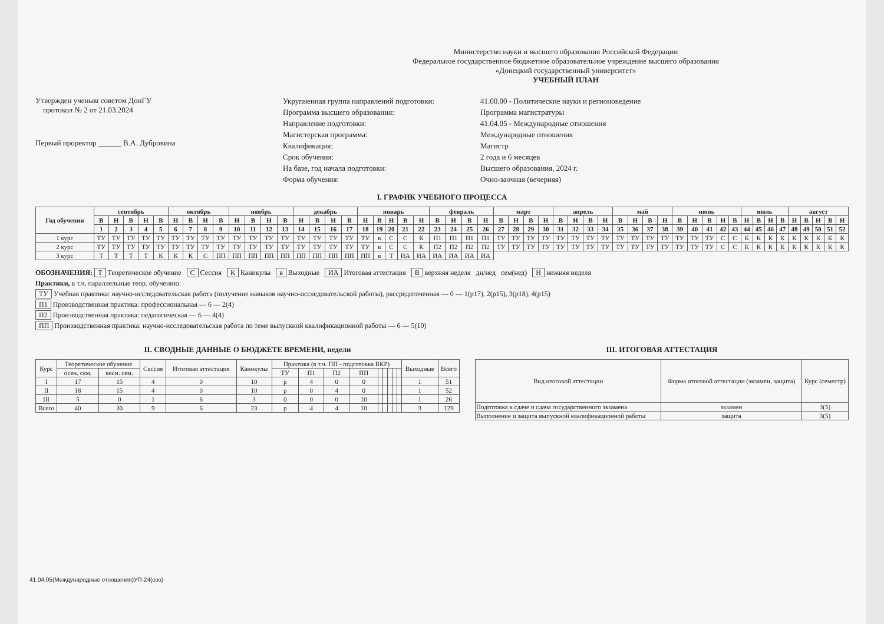Утвержден ученым советом ДонГУ
протокол № 2 от 21.03.2024
Первый проректор ______ В.А. Дубровина
Министерство науки и высшего образования Российской Федерации
Федеральное государственное бюджетное образовательное учреждение высшего образования
«Донецкий государственный университет»
УЧЕБНЫЙ ПЛАН
Укрупненная группа направлений подготовки: 41.00.00 - Политические науки и регионоведение Программа высшего образования: Программа магистратуры Направление подготовки: 41.04.05 - Международные отношения Магистерская программа: Международные отношения Квалификация: Магистр Срок обучения: 2 года и 6 месяцев На базе, год начала подготовки: Высшего образования, 2024 г. Форма обучения: Очно-заочная (вечерняя)
I. ГРАФИК УЧЕБНОГО ПРОЦЕССА
| Год обучения | сентябрь | | | | | октябрь | | | | ноябрь | | | | декабрь | | | | январь | | | | | февраль | | | | март | | | | апрель | | | | май | | | | июнь | | | | | июль | | | | август | | | | |
| --- | --- | --- | --- | --- | --- | --- | --- | --- | --- | --- | --- | --- | --- | --- | --- | --- | --- | --- | --- | --- | --- | --- | --- | --- | --- | --- | --- | --- | --- | --- | --- | --- | --- | --- | --- | --- | --- | --- | --- | --- | --- | --- | --- | --- | --- | --- | --- | --- | --- | --- | --- | --- |
| | В | Н | В | Н | В | Н | В | Н | В | Н | В | Н | В | Н | В | Н | В | Н | В | Н | В | Н | В | Н | В | Н | В | Н | В | Н | В | Н | В | Н | В | Н | В | Н | В | Н | В | Н | В | Н | В | Н | В | Н | В | Н | В | Н |
| | 1 | 2 | 3 | 4 | 5 | 6 | 7 | 8 | 9 | 10 | 11 | 12 | 13 | 14 | 15 | 16 | 17 | 18 | 19 | 20 | 21 | 22 | 23 | 24 | 25 | 26 | 27 | 28 | 29 | 30 | 31 | 32 | 33 | 34 | 35 | 36 | 37 | 38 | 39 | 40 | 41 | 42 | 43 | 44 | 45 | 46 | 47 | 48 | 49 | 50 | 51 | 52 |
| 1 курс | ТУ | ТУ | ТУ | ТУ | ТУ | ТУ | ТУ | ТУ | ТУ | ТУ | ТУ | ТУ | ТУ | ТУ | ТУ | ТУ | ТУ | ТУ | в | С | С | К | П1 | П1 | П1 | П1 | ТУ | ТУ | ТУ | ТУ | ТУ | ТУ | ТУ | ТУ | ТУ | ТУ | ТУ | ТУ | ТУ | ТУ | ТУ | С | С | К | К | К | К | К | К | К | К | К |
| 2 курс | ТУ | ТУ | ТУ | ТУ | ТУ | ТУ | ТУ | ТУ | ТУ | ТУ | ТУ | ТУ | ТУ | ТУ | ТУ | ТУ | ТУ | ТУ | в | С | С | К | П2 | П2 | П2 | П2 | ТУ | ТУ | ТУ | ТУ | ТУ | ТУ | ТУ | ТУ | ТУ | ТУ | ТУ | ТУ | ТУ | ТУ | ТУ | С | С | К | К | К | К | К | К | К | К | К |
| 3 курс | Т | Т | Т | Т | К | К | К | С | ПП | ПП | ПП | ПП | ПП | ПП | ПП | ПП | ПП | ПП | в | Т | ИА | ИА | ИА | ИА | ИА | ИА | | | | | | | | | | | | | | | | | | | | | | | | | | |
ОБОЗНАЧЕНИЯ: Т Теоретическое обучение С Сессия К Каникулы в Выходные ИА Итоговая аттестация В верхняя неделя дн/нед сем(нед) Н нижняя неделя
Практики, в т.ч. параллельные теор. обучению:
ТУ Учебная практика: научно-исследовательская работа (получение навыков научно-исследовательской работы), рассредоточенная — 0 — 1(р17), 2(р15), 3(р18), 4(р15)
П1 Производственная практика: профессиональная — 6 — 2(4)
П2 Производственная практика: педагогическая — 6 — 4(4)
ПП Производственная практика: научно-исследовательская работа по теме выпускной квалификационной работы — 6 — 5(10)
II. СВОДНЫЕ ДАННЫЕ О БЮДЖЕТЕ ВРЕМЕНИ, недели
| Курс | Теоретическое обучение | | Сессия | Итоговая аттестация | Каникулы | Практика (в т.ч. ПП - подготовка ВКР) | | | | | | | | | Выходные | Всего |
| --- | --- | --- | --- | --- | --- | --- | --- | --- | --- | --- | --- | --- | --- | --- | --- | --- |
| | осен. сем. | весн. сем. | | | | ТУ | П1 | П2 | ПП | | | | | | | |
| I | 17 | 15 | 4 | 0 | 10 | р | 4 | 0 | 0 | | | | | | 1 | 51 |
| II | 18 | 15 | 4 | 0 | 10 | р | 0 | 4 | 0 | | | | | | 1 | 52 |
| III | 5 | 0 | 1 | 6 | 3 | 0 | 0 | 0 | 10 | | | | | | 1 | 26 |
| Всего | 40 | 30 | 9 | 6 | 23 | р | 4 | 4 | 10 | | | | | | 3 | 129 |
III. ИТОГОВАЯ АТТЕСТАЦИЯ
| Вид итоговой аттестации | Форма итоговой аттестации (экзамен, защита) | Курс (семестр) |
| --- | --- | --- |
| Подготовка к сдаче и сдача государственного экзамена | экзамен | 3(5) |
| Выполнение и защита выпускной квалификационной работы | защита | 3(5) |
41.04.05(Международные отношения)УП-24(озо)